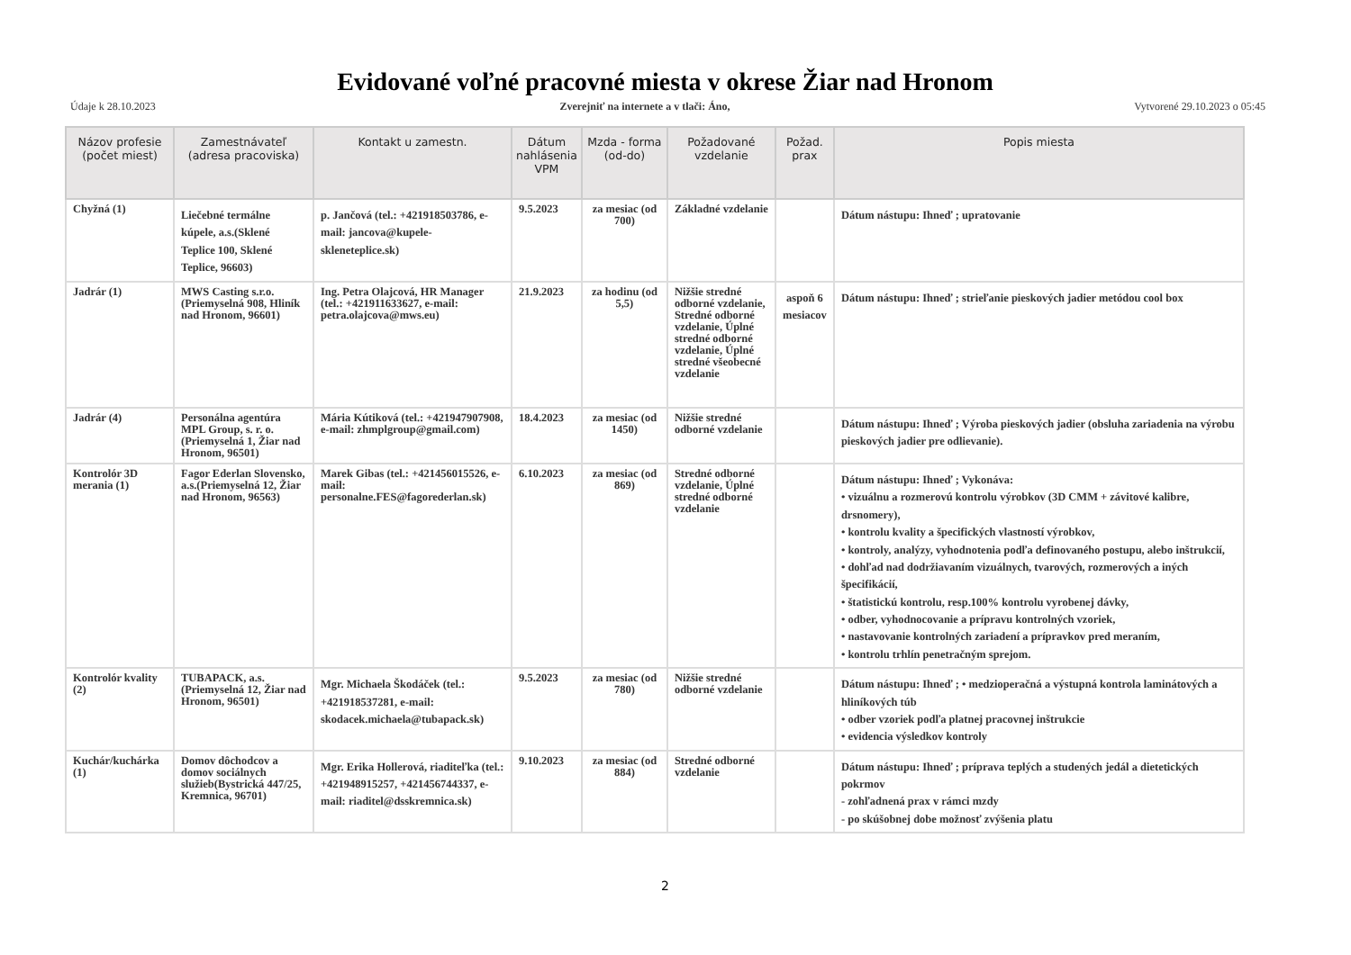Evidované voľné pracovné miesta v okrese Žiar nad Hronom
Údaje k 28.10.2023 Zverejniť na internete a v tlači: Áno, Vytvorené 29.10.2023 o 05:45
| Názov profesie (počet miest) | Zamestnávateľ (adresa pracoviska) | Kontakt u zamestn. | Dátum nahlásenia VPM | Mzda - forma (od-do) | Požadované vzdelanie | Požad. prax | Popis miesta |
| --- | --- | --- | --- | --- | --- | --- | --- |
| Chyžná (1) | Liečebné termálne kúpele, a.s.(Sklené Teplice 100, Sklené Teplice, 96603) | p. Jančová (tel.: +421918503786, e-mail: jancova@kupele-skleneteplice.sk) | 9.5.2023 | za mesiac (od 700) | Základné vzdelanie | | Dátum nástupu: Ihneď ; upratovanie |
| Jadrár (1) | MWS Casting s.r.o.(Priemyselná 908, Hliník nad Hronom, 96601) | Ing. Petra Olajcová, HR Manager (tel.: +421911633627, e-mail: petra.olajcova@mws.eu) | 21.9.2023 | za hodinu (od 5,5) | Nižšie stredné odborné vzdelanie, Stredné odborné vzdelanie, Úplné stredné odborné vzdelanie, Úplné stredné všeobecné vzdelanie | aspoň 6 mesiacov | Dátum nástupu: Ihneď ; strieľanie pieskových jadier metódou cool box |
| Jadrár (4) | Personálna agentúra MPL Group, s. r. o.(Priemyselná 1, Žiar nad Hronom, 96501) | Mária Kútiková (tel.: +421947907908, e-mail: zhmplgroup@gmail.com) | 18.4.2023 | za mesiac (od 1450) | Nižšie stredné odborné vzdelanie | | Dátum nástupu: Ihneď ; Výroba pieskových jadier (obsluha zariadenia na výrobu pieskových jadier pre odlievanie). |
| Kontrolór 3D merania (1) | Fagor Ederlan Slovensko, a.s.(Priemyselná 12, Žiar nad Hronom, 96563) | Marek Gibas (tel.: +421456015526, e-mail: personalne.FES@fagorederlan.sk) | 6.10.2023 | za mesiac (od 869) | Stredné odborné vzdelanie, Úplné stredné odborné vzdelanie | | Dátum nástupu: Ihneď ; Vykonáva: • vizuálnu a rozmerovú kontrolu výrobkov (3D CMM + závitové kalibre, drsnomery), • kontrolu kvality a špecifických vlastností výrobkov, • kontroly, analýzy, vyhodnotenia podľa definovaného postupu, alebo inštrukcií, • dohľad nad dodržiavaním vizuálnych, tvarových, rozmerových a iných špecifikácií, • štatistickú kontrolu, resp.100% kontrolu vyrobenej dávky, • odber, vyhodnocovanie a prípravu kontrolných vzoriek, • nastavovanie kontrolných zariadení a prípravkov pred meraním, • kontrolu trhlín penetračným sprejom. |
| Kontrolór kvality (2) | TUBAPACK, a.s.(Priemyselná 12, Žiar nad Hronom, 96501) | Mgr. Michaela Škodáček (tel.: +421918537281, e-mail: skodacek.michaela@tubapack.sk) | 9.5.2023 | za mesiac (od 780) | Nižšie stredné odborné vzdelanie | | Dátum nástupu: Ihneď ; • medzioperačná a výstupná kontrola laminátových a hliníkových túb • odber vzoriek podľa platnej pracovnej inštrukcie • evidencia výsledkov kontroly |
| Kuchár/kuchárka (1) | Domov dôchodcov a domov sociálnych služieb(Bystrická 447/25, Kremnica, 96701) | Mgr. Erika Hollerová, riaditeľka (tel.: +421948915257, +421456744337, e-mail: riaditel@dsskremnica.sk) | 9.10.2023 | za mesiac (od 884) | Stredné odborné vzdelanie | | Dátum nástupu: Ihneď ; príprava teplých a studených jedál a dietetických pokrmov - zohľadnená prax v rámci mzdy - po skúšobnej dobe možnosť zvýšenia platu |
2